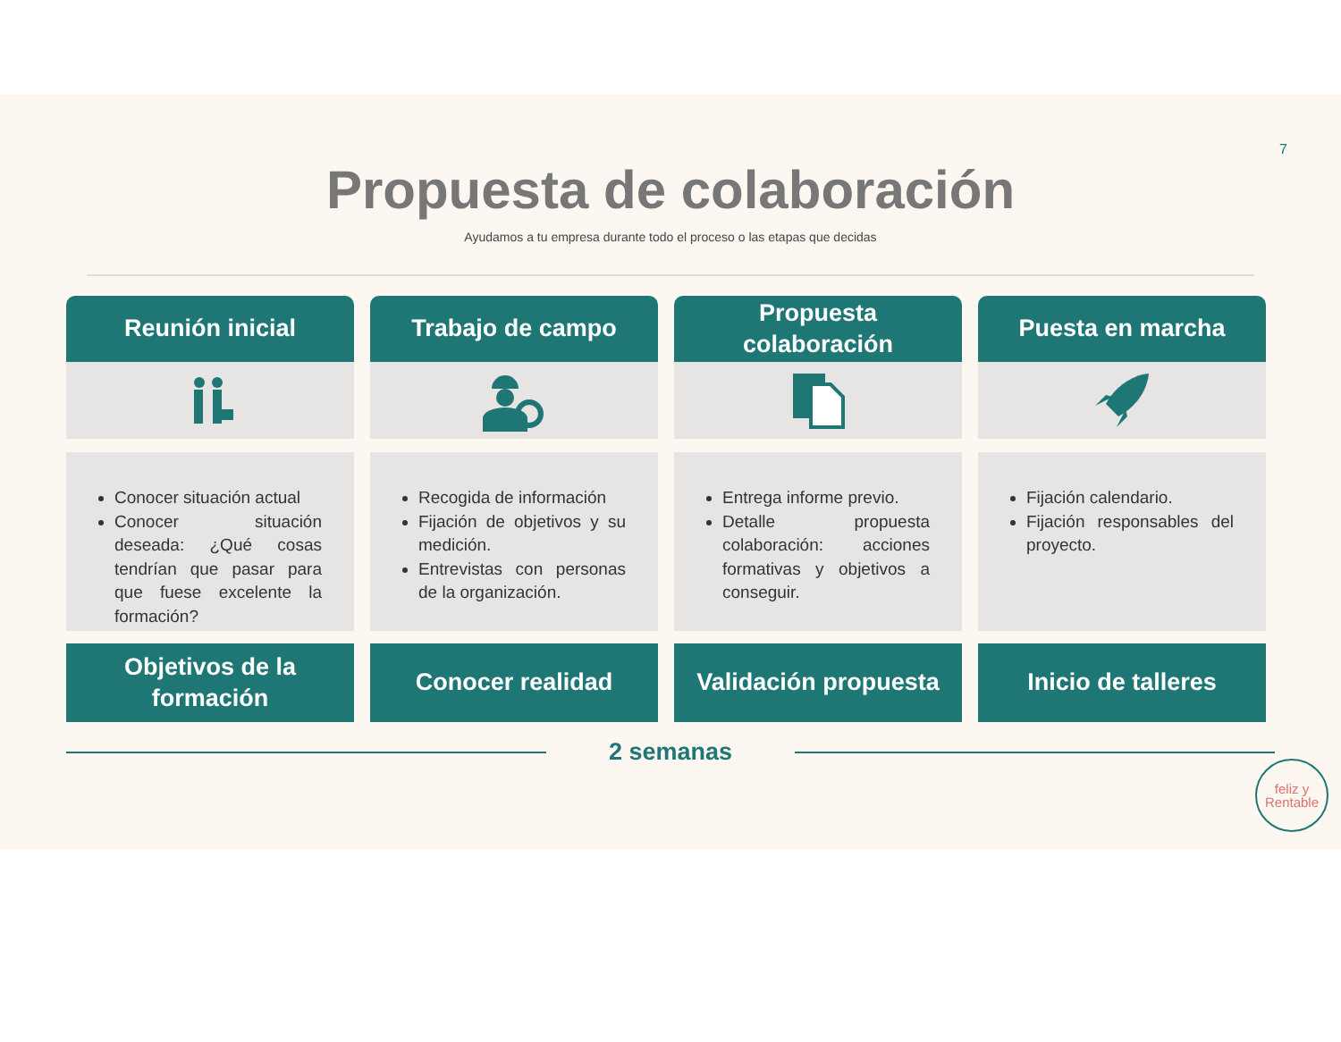7
Propuesta de colaboración
Ayudamos a tu empresa durante todo el proceso o las etapas que decidas
Reunión inicial
Conocer situación actual
Conocer situación deseada: ¿Qué cosas tendrían que pasar para que fuese excelente la formación?
Objetivos de la
formación
Trabajo de campo
Recogida de información
Fijación de objetivos y su medición.
Entrevistas con personas de la organización.
Conocer realidad
Propuesta
colaboración
Entrega informe previo.
Detalle propuesta colaboración: acciones formativas y objetivos a conseguir.
Validación propuesta
Puesta en marcha
Fijación calendario.
Fijación responsables del proyecto.
Inicio de talleres
2 semanas
feliz y
Rentable